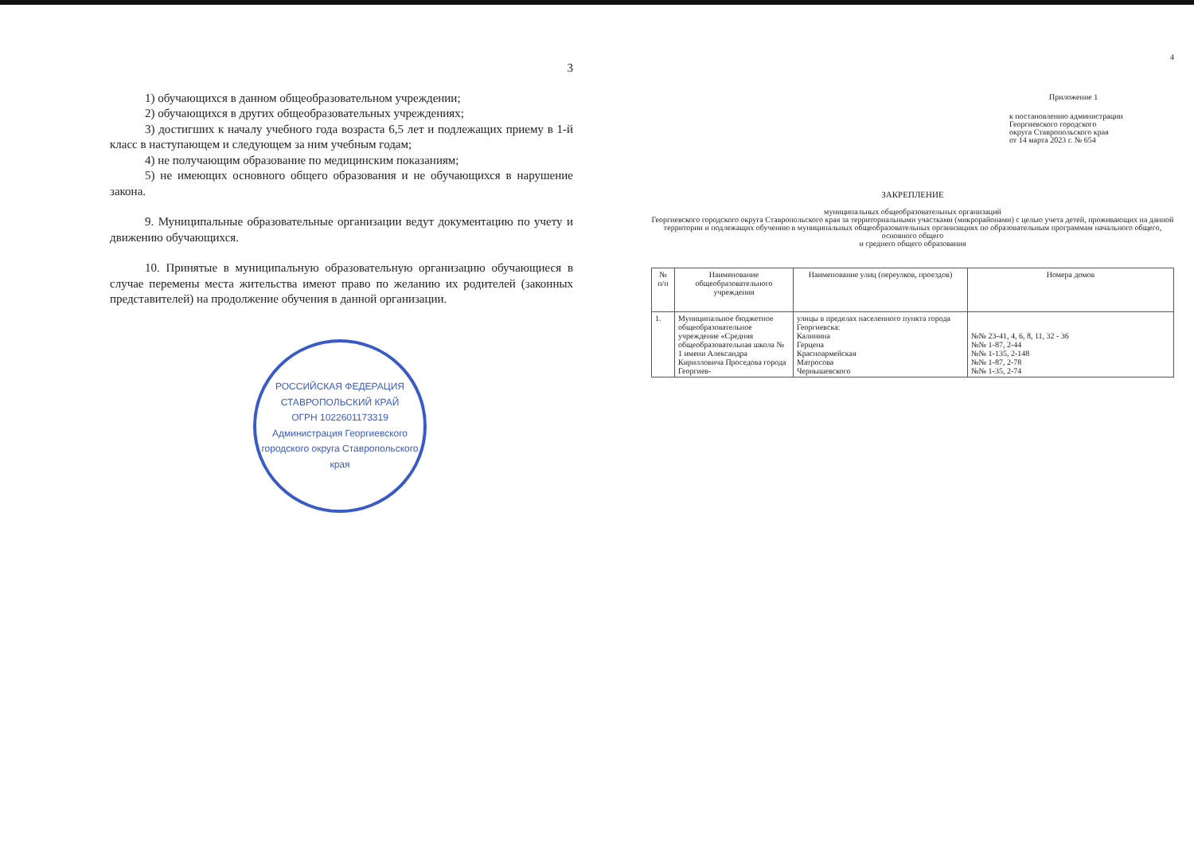3
1) обучающихся в данном общеобразовательном учреждении;
2) обучающихся в других общеобразовательных учреждениях;
3) достигших к началу учебного года возраста 6,5 лет и подлежащих приему в 1-й класс в наступающем и следующем за ним учебным годам;
4) не получающим образование по медицинским показаниям;
5) не имеющих основного общего образования и не обучающихся в нарушение закона.
9. Муниципальные образовательные организации ведут документацию по учету и движению обучающихся.
10. Принятые в муниципальную образовательную организацию обучающиеся в случае перемены места жительства имеют право по желанию их родителей (законных представителей) на продолжение обучения в данной организации.
РОССИЙСКАЯ ФЕДЕРАЦИЯ СТАВРОПОЛЬСКИЙ КРАЙ
ОГРН 1022601173319
Администрация Георгиевского городского округа Ставропольского края
4
Приложение 1
к постановлению администрации
Георгиевского городского
округа Ставропольского края
от 14 марта 2023 г. № 654
ЗАКРЕПЛЕНИЕ
муниципальных общеобразовательных организаций
Георгиевского городского округа Ставропольского края за территориальными участками (микрорайонами) с целью учета детей, проживающих на данной территории и подлежащих обучению в муниципальных общеобразовательных организациях по образовательным программам начального общего, основного общего
и среднего общего образования
| № п/п | Наименование общеобразовательного учреждения | Наименование улиц (переулков, проездов) | Номера домов |
| --- | --- | --- | --- |
| 1. | Муниципальное бюджетное общеобразовательное учреждение «Средняя общеобразовательная школа № 1 имени Александра Кирилловича Проседова города Георгиев- | улицы в пределах населенного пункта города Георгиевска: Калинина Герцена Красноармейская Матросова Чернышевского | №№ 23-41, 4, 6, 8, 11, 32 - 36 №№ 1-87, 2-44 №№ 1-135, 2-148 №№ 1-87, 2-78 №№ 1-35, 2-74 |